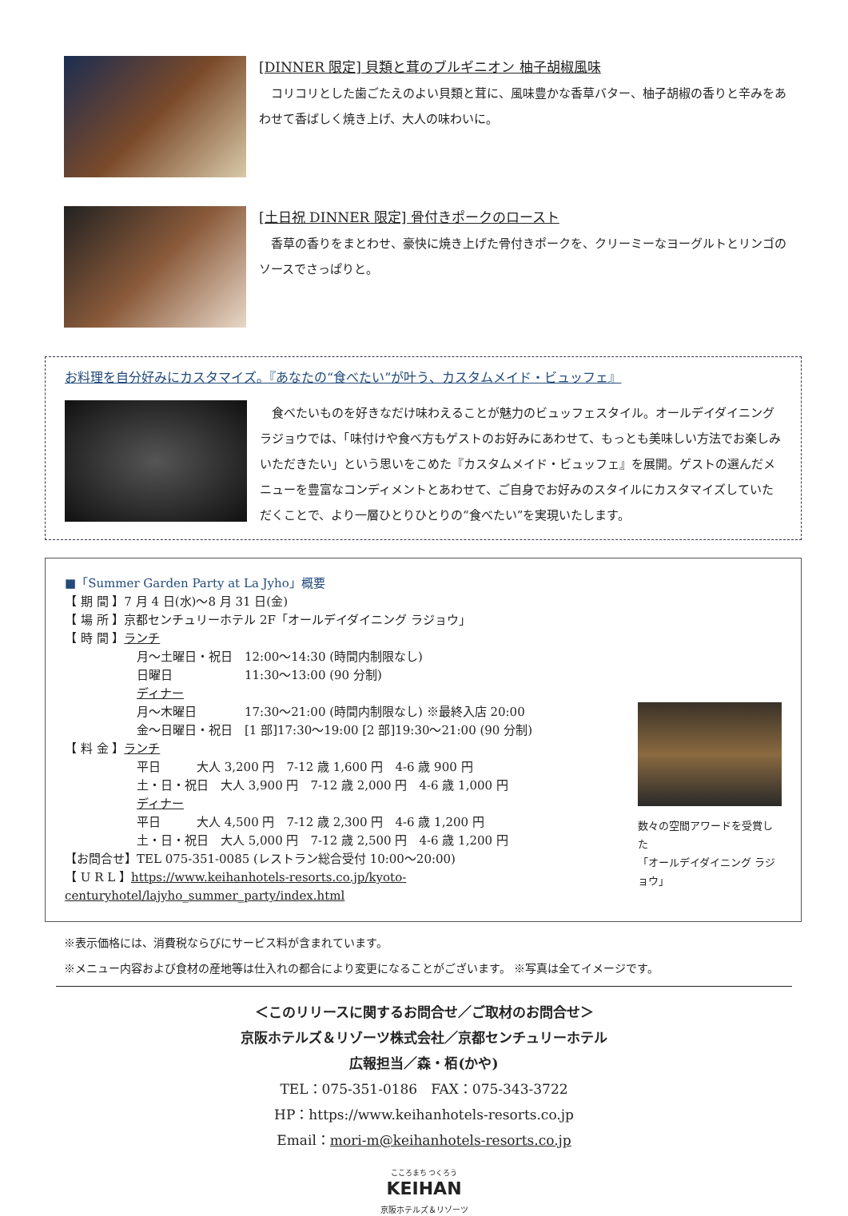[DINNER 限定] 貝類と茸のブルギニオン 柚子胡椒風味
　コリコリとした歯ごたえのよい貝類と茸に、風味豊かな香草バター、柚子胡椒の香りと辛みをあわせて香ばしく焼き上げ、大人の味わいに。
[土日祝 DINNER 限定] 骨付きポークのロースト
　香草の香りをまとわせ、豪快に焼き上げた骨付きポークを、クリーミーなヨーグルトとリンゴのソースでさっぱりと。
お料理を自分好みにカスタマイズ。『あなたの“食べたい”が叶う、カスタムメイド・ビュッフェ』
　食べたいものを好きなだけ味わえることが魅力のビュッフェスタイル。オールデイダイニング ラジョウでは、「味付けや食べ方もゲストのお好みにあわせて、もっとも美味しい方法でお楽しみいただきたい」という思いをこめた『カスタムメイド・ビュッフェ』を展開。ゲストの選んだメニューを豊富なコンディメントとあわせて、ご自身でお好みのスタイルにカスタマイズしていただくことで、より一層ひとりひとりの“食べたい”を実現いたします。
■「Summer Garden Party at La Jyho」概要
【 期 間 】7 月 4 日(水)～8 月 31 日(金)
【 場 所 】京都センチュリーホテル 2F「オールデイダイニング ラジョウ」
【 時 間 】ランチ
月～土曜日・祝日　12:00～14:30 (時間内制限なし)
日曜日　　　　　　11:30～13:00 (90 分制)
ディナー
月～木曜日　　　　17:30～21:00 (時間内制限なし) ※最終入店 20:00
金～日曜日・祝日　[1 部]17:30～19:00 [2 部]19:30～21:00 (90 分制)
【 料 金 】ランチ
平日　　　大人 3,200 円　7-12 歳 1,600 円　4-6 歳 900 円
土・日・祝日　大人 3,900 円　7-12 歳 2,000 円　4-6 歳 1,000 円
ディナー
平日　　　大人 4,500 円　7-12 歳 2,300 円　4-6 歳 1,200 円
土・日・祝日　大人 5,000 円　7-12 歳 2,500 円　4-6 歳 1,200 円
【お問合せ】TEL 075-351-0085 (レストラン総合受付 10:00～20:00)
【 U R L 】https://www.keihanhotels-resorts.co.jp/kyoto-centuryhotel/lajyho_summer_party/index.html
数々の空間アワードを受賞した
「オールデイダイニング ラジョウ」
※表示価格には、消費税ならびにサービス料が含まれています。
※メニュー内容および食材の産地等は仕入れの都合により変更になることがございます。 ※写真は全てイメージです。
＜このリリースに関するお問合せ／ご取材のお問合せ＞
京阪ホテルズ＆リゾーツ株式会社／京都センチュリーホテル
広報担当／森・栢(かや)
TEL：075-351-0186　FAX：075-343-3722
HP：https://www.keihanhotels-resorts.co.jp
Email：mori-m@keihanhotels-resorts.co.jp
こころまち つくろう
KEIHAN
京阪ホテルズ＆リゾーツ